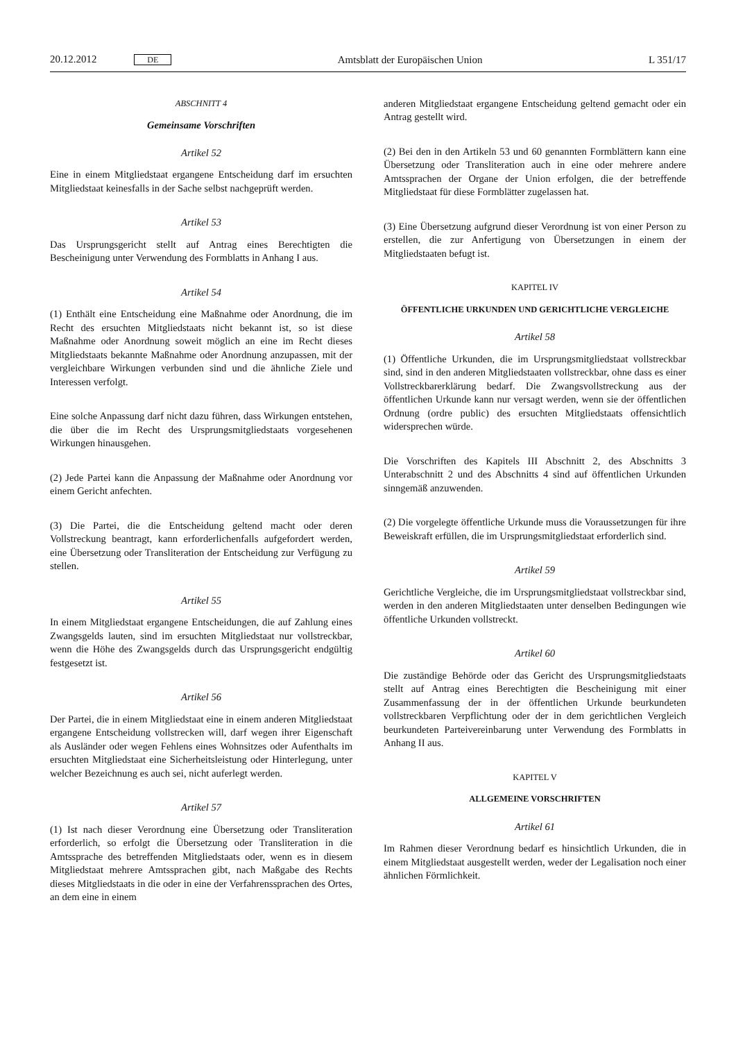20.12.2012 DE Amtsblatt der Europäischen Union L 351/17
ABSCHNITT 4
Gemeinsame Vorschriften
Artikel 52
Eine in einem Mitgliedstaat ergangene Entscheidung darf im ersuchten Mitgliedstaat keinesfalls in der Sache selbst nachgeprüft werden.
Artikel 53
Das Ursprungsgericht stellt auf Antrag eines Berechtigten die Bescheinigung unter Verwendung des Formblatts in Anhang I aus.
Artikel 54
(1) Enthält eine Entscheidung eine Maßnahme oder Anordnung, die im Recht des ersuchten Mitgliedstaats nicht bekannt ist, so ist diese Maßnahme oder Anordnung soweit möglich an eine im Recht dieses Mitgliedstaats bekannte Maßnahme oder Anordnung anzupassen, mit der vergleichbare Wirkungen verbunden sind und die ähnliche Ziele und Interessen verfolgt.
Eine solche Anpassung darf nicht dazu führen, dass Wirkungen entstehen, die über die im Recht des Ursprungsmitgliedstaats vorgesehenen Wirkungen hinausgehen.
(2) Jede Partei kann die Anpassung der Maßnahme oder Anordnung vor einem Gericht anfechten.
(3) Die Partei, die die Entscheidung geltend macht oder deren Vollstreckung beantragt, kann erforderlichenfalls aufgefordert werden, eine Übersetzung oder Transliteration der Entscheidung zur Verfügung zu stellen.
Artikel 55
In einem Mitgliedstaat ergangene Entscheidungen, die auf Zahlung eines Zwangsgelds lauten, sind im ersuchten Mitgliedstaat nur vollstreckbar, wenn die Höhe des Zwangsgelds durch das Ursprungsgericht endgültig festgesetzt ist.
Artikel 56
Der Partei, die in einem Mitgliedstaat eine in einem anderen Mitgliedstaat ergangene Entscheidung vollstrecken will, darf wegen ihrer Eigenschaft als Ausländer oder wegen Fehlens eines Wohnsitzes oder Aufenthalts im ersuchten Mitgliedstaat eine Sicherheitsleistung oder Hinterlegung, unter welcher Bezeichnung es auch sei, nicht auferlegt werden.
Artikel 57
(1) Ist nach dieser Verordnung eine Übersetzung oder Transliteration erforderlich, so erfolgt die Übersetzung oder Transliteration in die Amtssprache des betreffenden Mitgliedstaats oder, wenn es in diesem Mitgliedstaat mehrere Amtssprachen gibt, nach Maßgabe des Rechts dieses Mitgliedstaats in die oder in eine der Verfahrenssprachen des Ortes, an dem eine in einem
anderen Mitgliedstaat ergangene Entscheidung geltend gemacht oder ein Antrag gestellt wird.
(2) Bei den in den Artikeln 53 und 60 genannten Formblättern kann eine Übersetzung oder Transliteration auch in eine oder mehrere andere Amtssprachen der Organe der Union erfolgen, die der betreffende Mitgliedstaat für diese Formblätter zugelassen hat.
(3) Eine Übersetzung aufgrund dieser Verordnung ist von einer Person zu erstellen, die zur Anfertigung von Übersetzungen in einem der Mitgliedstaaten befugt ist.
KAPITEL IV
ÖFFENTLICHE URKUNDEN UND GERICHTLICHE VERGLEICHE
Artikel 58
(1) Öffentliche Urkunden, die im Ursprungsmitgliedstaat vollstreckbar sind, sind in den anderen Mitgliedstaaten vollstreckbar, ohne dass es einer Vollstreckbarerklärung bedarf. Die Zwangsvollstreckung aus der öffentlichen Urkunde kann nur versagt werden, wenn sie der öffentlichen Ordnung (ordre public) des ersuchten Mitgliedstaats offensichtlich widersprechen würde.
Die Vorschriften des Kapitels III Abschnitt 2, des Abschnitts 3 Unterabschnitt 2 und des Abschnitts 4 sind auf öffentlichen Urkunden sinngemäß anzuwenden.
(2) Die vorgelegte öffentliche Urkunde muss die Voraussetzungen für ihre Beweiskraft erfüllen, die im Ursprungsmitgliedstaat erforderlich sind.
Artikel 59
Gerichtliche Vergleiche, die im Ursprungsmitgliedstaat vollstreckbar sind, werden in den anderen Mitgliedstaaten unter denselben Bedingungen wie öffentliche Urkunden vollstreckt.
Artikel 60
Die zuständige Behörde oder das Gericht des Ursprungsmitgliedstaats stellt auf Antrag eines Berechtigten die Bescheinigung mit einer Zusammenfassung der in der öffentlichen Urkunde beurkundeten vollstreckbaren Verpflichtung oder der in dem gerichtlichen Vergleich beurkundeten Parteivereinbarung unter Verwendung des Formblatts in Anhang II aus.
KAPITEL V
ALLGEMEINE VORSCHRIFTEN
Artikel 61
Im Rahmen dieser Verordnung bedarf es hinsichtlich Urkunden, die in einem Mitgliedstaat ausgestellt werden, weder der Legalisation noch einer ähnlichen Förmlichkeit.